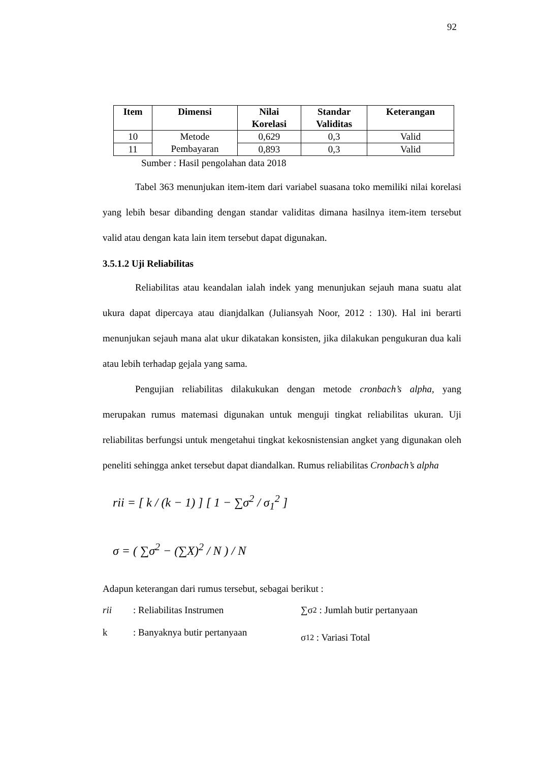92
| Item | Dimensi | Nilai Korelasi | Standar Validitas | Keterangan |
| --- | --- | --- | --- | --- |
| 10 | Metode Pembayaran | 0,629 | 0,3 | Valid |
| 11 | | 0,893 | 0,3 | Valid |
Sumber : Hasil pengolahan data 2018
Tabel 363 menunjukan item-item dari variabel suasana toko memiliki nilai korelasi yang lebih besar dibanding dengan standar validitas dimana hasilnya item-item tersebut valid atau dengan kata lain item tersebut dapat digunakan.
3.5.1.2 Uji Reliabilitas
Reliabilitas atau keandalan ialah indek yang menunjukan sejauh mana suatu alat ukura dapat dipercaya atau dianjdalkan (Juliansyah Noor, 2012 : 130). Hal ini berarti menunjukan sejauh mana alat ukur dikatakan konsisten, jika dilakukan pengukuran dua kali atau lebih terhadap gejala yang sama.
Pengujian reliabilitas dilakukukan dengan metode cronbach’s alpha, yang merupakan rumus matemasi digunakan untuk menguji tingkat reliabilitas ukuran. Uji reliabilitas berfungsi untuk mengetahui tingkat kekosnistensian angket yang digunakan oleh peneliti sehingga anket tersebut dapat diandalkan. Rumus reliabilitas Cronbach’s alpha
rii = [ k / (k − 1) ] [ 1 − ∑σ<sup>2</sup> / σ<sub>1</sub><sup>2</sup> ]
σ = ( ∑σ<sup>2</sup> − (∑X)<sup>2</sup> / N ) / N
Adapun keterangan dari rumus tersebut, sebagai berikut :
rii
: Reliabilitas Instrumen
k
: Banyaknya butir pertanyaan
∑σ<sup>2</sup> : Jumlah butir pertanyaan
σ<sub>1</sub><sup>2</sup> : Variasi Total